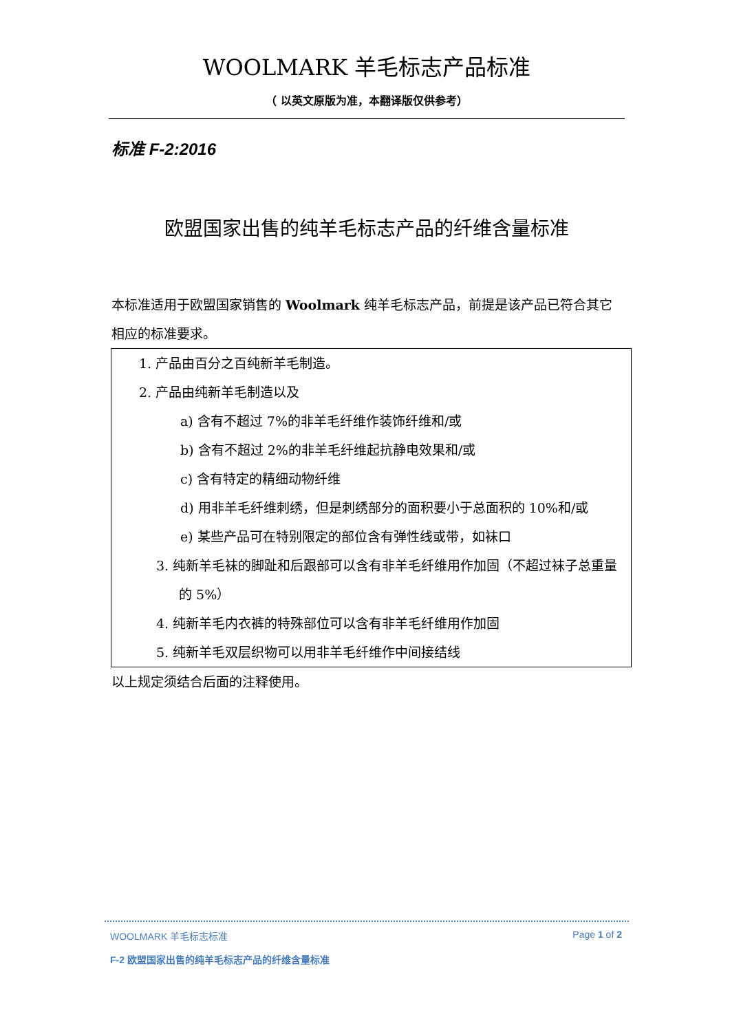WOOLMARK 羊毛标志产品标准
（ 以英文原版为准，本翻译版仅供参考）
标准 F-2:2016
欧盟国家出售的纯羊毛标志产品的纤维含量标准
本标准适用于欧盟国家销售的 Woolmark 纯羊毛标志产品，前提是该产品已符合其它相应的标准要求。
1. 产品由百分之百纯新羊毛制造。
2. 产品由纯新羊毛制造以及
a) 含有不超过 7%的非羊毛纤维作装饰纤维和/或
b) 含有不超过 2%的非羊毛纤维起抗静电效果和/或
c) 含有特定的精细动物纤维
d) 用非羊毛纤维刺绣，但是刺绣部分的面积要小于总面积的 10%和/或
e) 某些产品可在特别限定的部位含有弹性线或带，如袜口
3. 纯新羊毛袜的脚趾和后跟部可以含有非羊毛纤维用作加固（不超过袜子总重量的 5%）
4. 纯新羊毛内衣裤的特殊部位可以含有非羊毛纤维用作加固
5. 纯新羊毛双层织物可以用非羊毛纤维作中间接结线
以上规定须结合后面的注释使用。
WOOLMARK 羊毛标志标准 Page 1 of 2
F-2 欧盟国家出售的纯羊毛标志产品的纤维含量标准